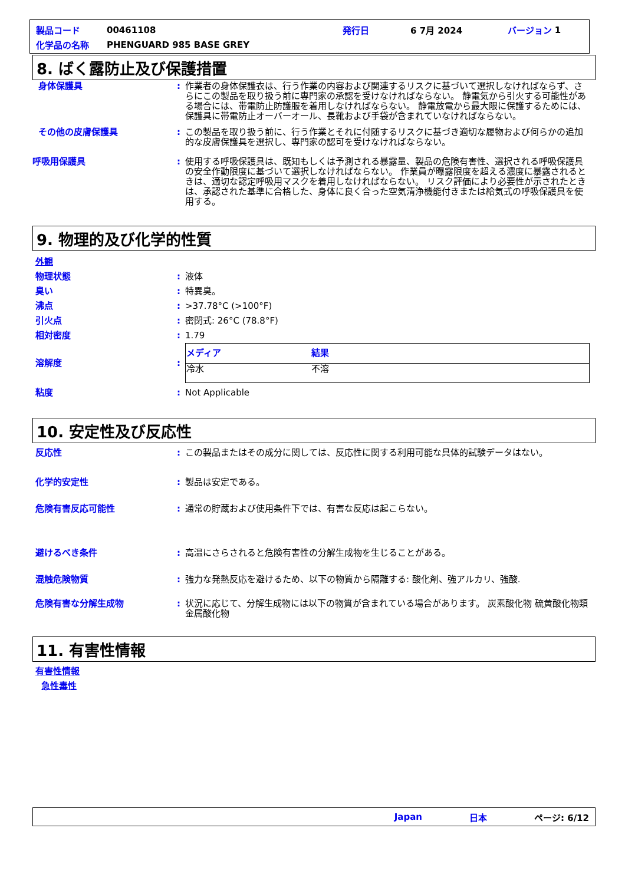製品コード 00461108 発行日 6 7月 2024 バージョン 1
化学品の名称 PHENGUARD 985 BASE GREY
8. ばく露防止及び保護措置
身体保護具: 作業者の身体保護衣は、行う作業の内容および関連するリスクに基づいて選択しなければならず、さらにこの製品を取り扱う前に専門家の承認を受けなければならない。 静電気から引火する可能性がある場合には、帯電防止防護服を着用しなければならない。 静電放電から最大限に保護するためには、保護具に帯電防止オーバーオール、長靴および手袋が含まれていなければならない。
その他の皮膚保護具: この製品を取り扱う前に、行う作業とそれに付随するリスクに基づき適切な履物および何らかの追加的な皮膚保護具を選択し、専門家の認可を受けなければならない。
呼吸用保護具: 使用する呼吸保護具は、既知もしくは予測される暴露量、製品の危険有害性、選択される呼吸保護具の安全作動限度に基づいて選択しなければならない。 作業員が曝露限度を超える濃度に暴露されるときは、適切な認定呼吸用マスクを着用しなければならない。 リスク評価により必要性が示されたときは、承認された基準に合格した、身体に良く合った空気清浄機能付きまたは給気式の呼吸保護具を使用する。
9. 物理的及び化学的性質
外観
物理状態: 液体
臭い: 特異臭。
沸点: >37.78°C (>100°F)
引火点: 密閉式: 26°C (78.8°F)
相対密度: 1.79
溶解度:
| メディア | 結果 |
| --- | --- |
| 冷水 | 不溶 |
粘度: Not Applicable
10. 安定性及び反応性
反応性: この製品またはその成分に関しては、反応性に関する利用可能な具体的試験データはない。
化学的安定性: 製品は安定である。
危険有害反応可能性: 通常の貯蔵および使用条件下では、有害な反応は起こらない。
避けるべき条件: 高温にさらされると危険有害性の分解生成物を生じることがある。
混触危険物質: 強力な発熱反応を避けるため、以下の物質から隔離する: 酸化剤、強アルカリ、強酸.
危険有害な分解生成物: 状況に応じて、分解生成物には以下の物質が含まれている場合があります。 炭素酸化物 硫黄酸化物類 金属酸化物
11. 有害性情報
有害性情報
急性毒性
Japan 日本 ページ: 6/12